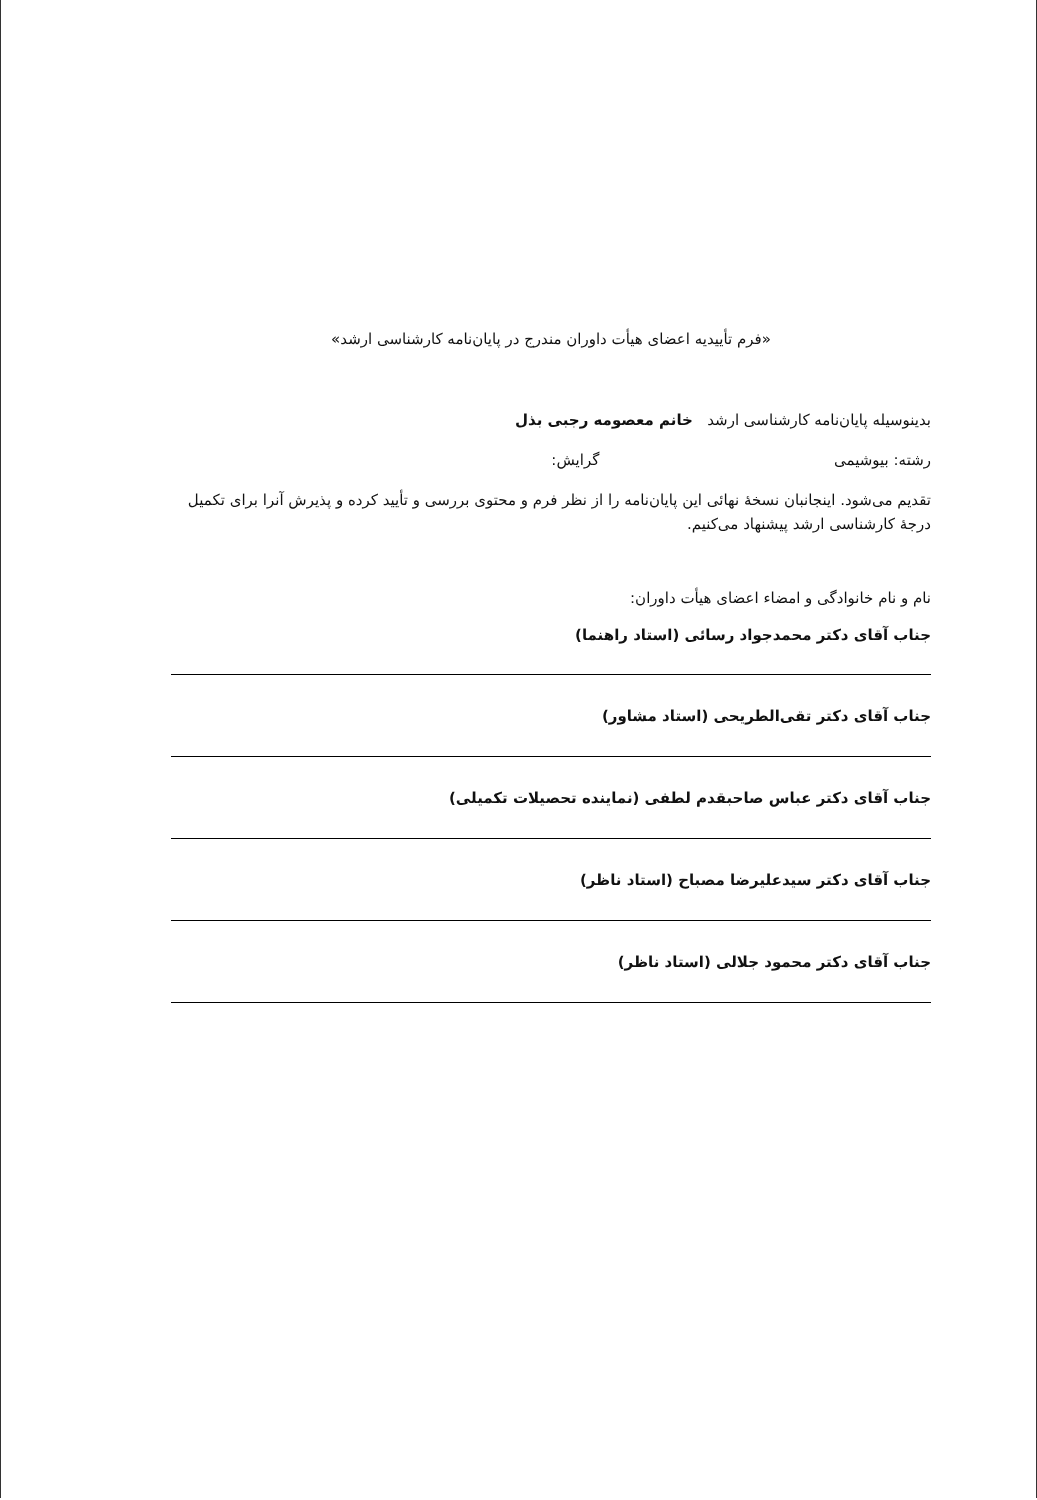«فرم تأییدیه اعضای هیأت داوران مندرج در پایان‌نامه کارشناسی ارشد»
بدینوسیله پایان‌نامه کارشناسی ارشد خانم معصومه رجبی بذل
رشته: بیوشیمی گرایش:
تقدیم می‌شود. اینجانبان نسخهٔ نهائی این پایان‌نامه را از نظر فرم و محتوی بررسی و تأیید کرده و پذیرش آنرا برای تکمیل درجهٔ کارشناسی ارشد پیشنهاد می‌کنیم.
نام و نام خانوادگی و امضاء اعضای هیأت داوران:
جناب آقای دکتر محمدجواد رسائی (استاد راهنما)
جناب آقای دکتر تقی‌الطریحی (استاد مشاور)
جناب آقای دکتر عباس صاحبقدم لطفی (نماینده تحصیلات تکمیلی)
جناب آقای دکتر سیدعلیرضا مصباح (استاد ناظر)
جناب آقای دکتر محمود جلالی (استاد ناظر)